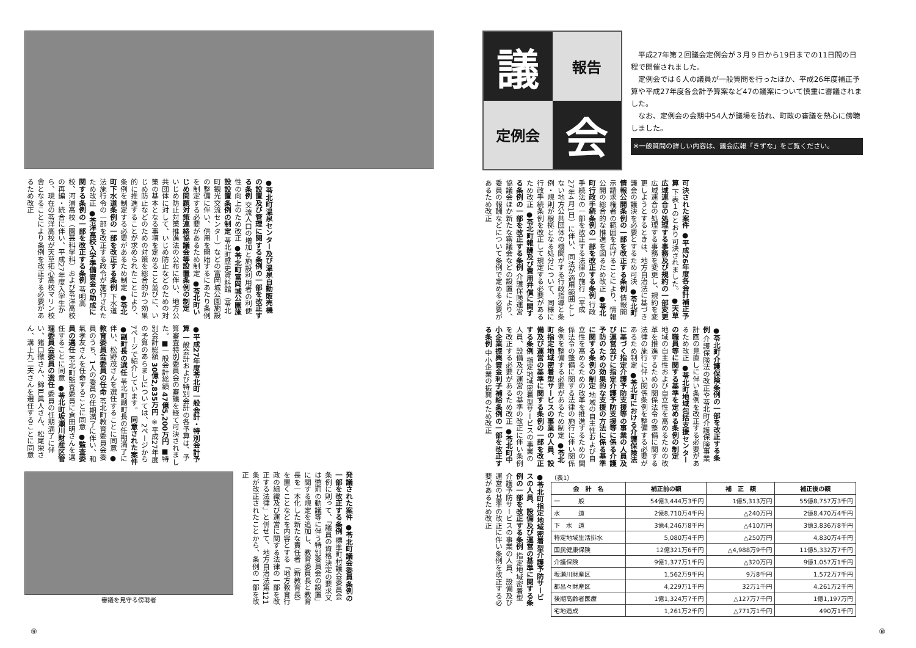●苓北町温泉センター及び温泉自動販売機の設置及び管理に関する条例の一部を改正する条例 交流人口の増加と施設利用者の利便性の向上のため改正 ●苓北町富岡城公園施設設置条例の制定 苓北町歴史資料館（苓北町観光交流センター）などの富岡城公園施設の整備に伴い、供用を開始するにあたり条例を制定する必要があるため制定 ●苓北町いじめ問題対策連絡協議会等設置条例の制定 いじめ防止対策推進法の公布に伴い、地方公共団体に対して、いじめ防止などのための対策の基本となる事項を定めること並びに、いじめ防止などのための対策を総合的かつ効果的に推進することが求められたことにより、条例を制定する必要があるため制定 ●苓北町下水道条例の一部を改正する条例 下水道法施行令の一部を改正する政令が施行されたため改正 ●苓洋高校入学準備資金の助成に関する条例の一部を改正する条例 苓明高校、河浦高校（園芸科学科）および苓洋高校の再編・統合に伴い、平成27年度入学生から、現在の苓洋高校が天草拓心高校マリン校舎となることにより条例を改正する必要があるため改正
●平成27年度苓北町一般会計・特別会計予算 一般会計および特別会計の各予算は、予算審査特別委員会の審議を経て可決されました。■一般会計総額 47億5,200万円 ■特別会計総額 30億2,835万円 ※平成27年度の予算のあらましについては、2ページから7ページで紹介しています。 同意された案件 ●副町長の選任 苓北町副町長の任期満了に伴い、松野茂さんを選任することに同意 ●教育委員会委員の任命 苓北町教育委員会委員のうち、1人の委員の任期満了に伴い、和氣孝友さんを任命することに同意 ●監査委員の選任 苓北町監査委員に倉田明さんを選任することに同意 ●苓北町坂瀬川財産区管理委員会委員の選任 委員の任期満了に伴い、猪口徹さん、錦戸眞人さん、松尾栄さん、溝上九二夫さんを選任することに同意
審議を見守る傍聴者
発議された案件 ●苓北町議会委員条例の一部を改正する条例 標準町村議会委員会条例に則って、「議員の資格決定の要求又は懲罰の動議等に伴う特別委員会の設置」に関する規定を追加し、教育委員長と教育長を一本化した新たな責任者（新教育長）を置くことなどを内容とする「地方教育行政の組織及び運営に関する法律の一部を改正する法律」と併せて、地方自治法第121条が改正されたことから、条例の一部を改正
⑨
議
報告
定例会
会
　平成27年第２回議会定例会が３月９日から19日までの11日間の日程で開催されました。
　定例会では６人の議員が一般質問を行ったほか、平成26年度補正予算や平成27年度各会計予算案など47の議案について慎重に審議されました。
　なお、定例会の会期中54人が議場を訪れ、町政の審議を熱心に傍聴しました。
※一般質問の詳しい内容は、議会広報「きずな」をご覧ください。
可決された案件 ●平成26年度各会計補正予算 下表１のとおり可決されました。 ●天草広域連合の処理する事務及び規約の一部変更 広域連合の処理する事務を変更し、規約を変更しようとするときは、地方自治法に基づき議会の議決を必要とするため可決 ●苓北町情報公開条例の一部を改正する条例 情報開示請求権者の範囲を広げることにより、情報公開の総合的な推進を図るため改正 ●苓北町行政手続条例の一部を改正する条例 行政手続法の一部を改正する法律の施行（平成27年4月1日）に伴い、同法が適用範囲としない地方公共団体の機関がする行政指導と条例・規則が根拠となる処分について、同様に行政手続条例を改正して規定する必要があるため改正 ●苓北町報酬及び費用弁償に関する条例の一部を改正する条例 介護保険運営協議会ほか新たな審議会などの設置により、委員の報酬などについて条例で定める必要があるため改正
●苓北町介護保険条例の一部を改正する条例 介護保険法の改正や苓北町介護保険事業計画の見直しに伴い条例を改正する必要があるため改正 ●苓北町地域包括支援センターの職員等に関する基準を定める条例の制定 地域の自主性および自立性を高めるための改革を推進するための関係法令の整備に関する法律の施行に伴い関係条例を整備する必要があるため制定 ●苓北町における介護保険法に基づく指定介護予防支援等の事業の人員及び運営並びに指定介護予防支援等に係る介護予防のための効果的な支援の方法に係る基準に関する条例の制定 地域の自主性および自立性を高めるための改革を推進するための関係法令の整備に関する法律の施行に伴い関係条例を整備する必要があるため制定 ●苓北町指定地域密着型サービスの事業の人員、設備及び運営の基準に関する条例の一部を改正する条例 指定地域密着型サービスの事業の人員、設備及び運営の基準の改正に伴い条例を改正する必要があるため改正 ●苓北町中小企業振興資金利子補給条例の一部を改正する条例 中小企業の振興のため改正
●苓北町指定地域密着型介護予防サービスの人員、設備及び運営の基準に関する条例の一部を改正する条例 指定地域密着型介護予防サービスの事業の人員、設備及び運営の基準の改正に伴い条例を改正する必要があるため改正
（表1）
| 会 計 名 | 補正前の額 | 補 正 額 | 補正後の額 |
| --- | --- | --- | --- |
| 一 般 | 54億3,444万3千円 | 1億5,313万円 | 55億8,757万3千円 |
| 水 道 | 2億8,710万4千円 | △240万円 | 2億8,470万4千円 |
| 下 水 道 | 3億4,246万8千円 | △410万円 | 3億3,836万8千円 |
| 特定地域生活排水 | 5,080万4千円 | △250万円 | 4,830万4千円 |
| 国民健康保険 | 12億321万6千円 | △4,988万9千円 | 11億5,332万7千円 |
| 介護保険 | 9億1,377万1千円 | △320万円 | 9億1,057万1千円 |
| 坂瀬川財産区 | 1,562万9千円 | 9万8千円 | 1,572万7千円 |
| 都呂々財産区 | 4,229万1千円 | 32万1千円 | 4,261万2千円 |
| 後期高齢者医療 | 1億1,324万7千円 | △127万7千円 | 1億1,197万円 |
| 宅地造成 | 1,261万2千円 | △771万1千円 | 490万1千円 |
⑧